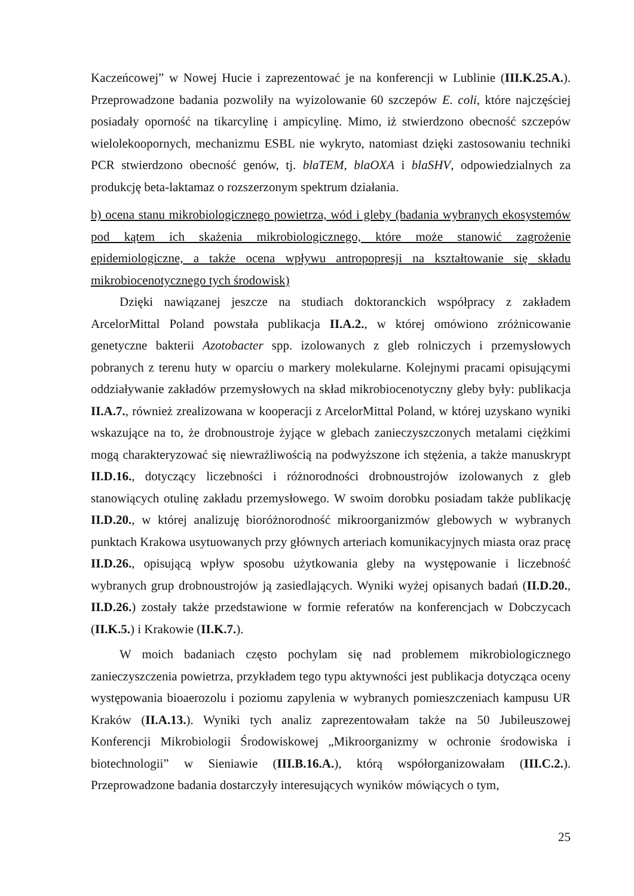Kaczeńcowej” w Nowej Hucie i zaprezentować je na konferencji w Lublinie (III.K.25.A.). Przeprowadzone badania pozwoliły na wyizolowanie 60 szczepów E. coli, które najczęściej posiadały oporność na tikarcylinę i ampicylinę. Mimo, iż stwierdzono obecność szczepów wielolekoopornych, mechanizmu ESBL nie wykryto, natomiast dzięki zastosowaniu techniki PCR stwierdzono obecność genów, tj. blaTEM, blaOXA i blaSHV, odpowiedzialnych za produkcję beta-laktamaz o rozszerzonym spektrum działania.
b) ocena stanu mikrobiologicznego powietrza, wód i gleby (badania wybranych ekosystemów pod kątem ich skażenia mikrobiologicznego, które może stanowić zagrożenie epidemiologiczne, a także ocena wpływu antropopresji na kształtowanie się składu mikrobiocenotycznego tych środowisk)
Dzięki nawiązanej jeszcze na studiach doktoranckich współpracy z zakładem ArcelorMittal Poland powstała publikacja II.A.2., w której omówiono zróżnicowanie genetyczne bakterii Azotobacter spp. izolowanych z gleb rolniczych i przemysłowych pobranych z terenu huty w oparciu o markery molekularne. Kolejnymi pracami opisującymi oddziaływanie zakładów przemysłowych na skład mikrobiocenotyczny gleby były: publikacja II.A.7., również zrealizowana w kooperacji z ArcelorMittal Poland, w której uzyskano wyniki wskazujące na to, że drobnoustroje żyjące w glebach zanieczyszczonych metalami ciężkimi mogą charakteryzować się niewrażliwością na podwyższone ich stężenia, a także manuskrypt II.D.16., dotyczący liczebności i różnorodności drobnoustrojów izolowanych z gleb stanowiących otulinę zakładu przemysłowego. W swoim dorobku posiadam także publikację II.D.20., w której analizuję bioróżnorodność mikroorganizmów glebowych w wybranych punktach Krakowa usytuowanych przy głównych arteriach komunikacyjnych miasta oraz pracę II.D.26., opisującą wpływ sposobu użytkowania gleby na występowanie i liczebność wybranych grup drobnoustrojów ją zasiedlających. Wyniki wyżej opisanych badań (II.D.20., II.D.26.) zostały także przedstawione w formie referatów na konferencjach w Dobczycach (II.K.5.) i Krakowie (II.K.7.).
W moich badaniach często pochylam się nad problemem mikrobiologicznego zanieczyszczenia powietrza, przykładem tego typu aktywności jest publikacja dotycząca oceny występowania bioaerozolu i poziomu zapylenia w wybranych pomieszczeniach kampusu UR Kraków (II.A.13.). Wyniki tych analiz zaprezentowałam także na 50 Jubileuszowej Konferencji Mikrobiologii Środowiskowej „Mikroorganizmy w ochronie środowiska i biotechnologii” w Sieniawie (III.B.16.A.), którą współorganizowałam (III.C.2.). Przeprowadzone badania dostarczyły interesujących wyników mówiących o tym,
25